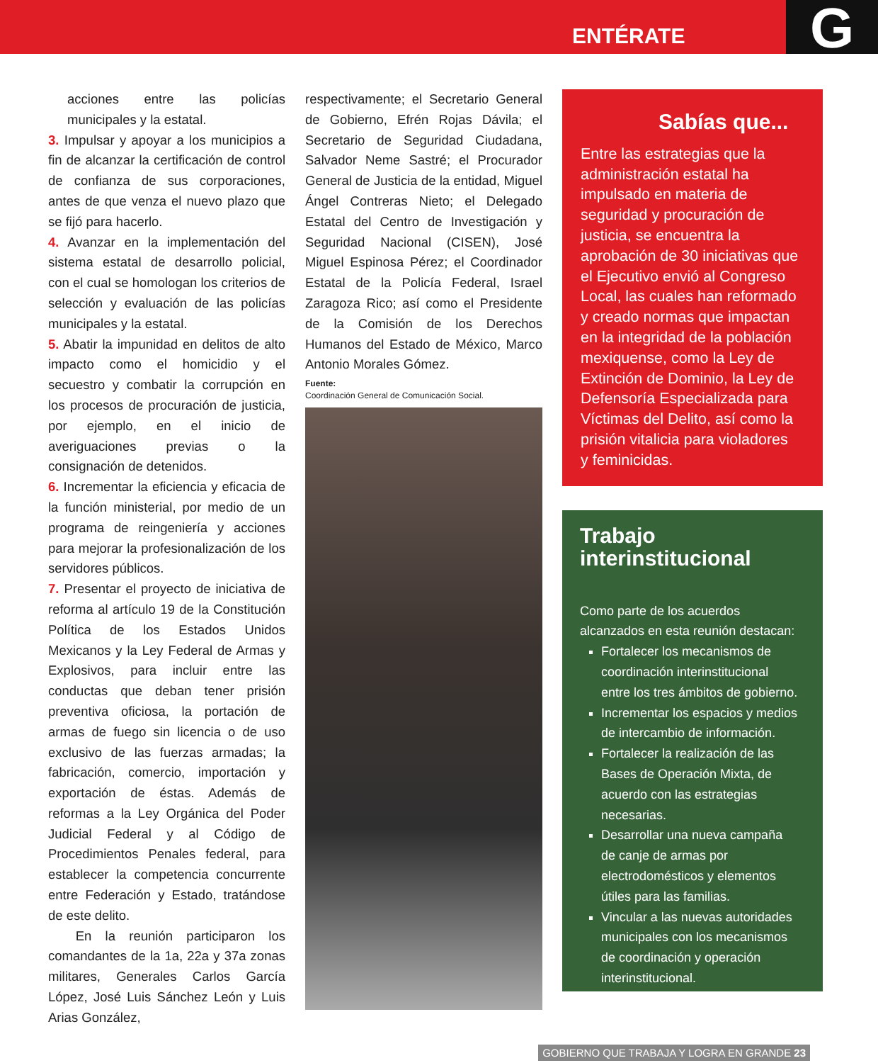ENTÉRATE G
acciones entre las policías municipales y la estatal.
3. Impulsar y apoyar a los municipios a fin de alcanzar la certificación de control de confianza de sus corporaciones, antes de que venza el nuevo plazo que se fijó para hacerlo.
4. Avanzar en la implementación del sistema estatal de desarrollo policial, con el cual se homologan los criterios de selección y evaluación de las policías municipales y la estatal.
5. Abatir la impunidad en delitos de alto impacto como el homicidio y el secuestro y combatir la corrupción en los procesos de procuración de justicia, por ejemplo, en el inicio de averiguaciones previas o la consignación de detenidos.
6. Incrementar la eficiencia y eficacia de la función ministerial, por medio de un programa de reingeniería y acciones para mejorar la profesionalización de los servidores públicos.
7. Presentar el proyecto de iniciativa de reforma al artículo 19 de la Constitución Política de los Estados Unidos Mexicanos y la Ley Federal de Armas y Explosivos, para incluir entre las conductas que deban tener prisión preventiva oficiosa, la portación de armas de fuego sin licencia o de uso exclusivo de las fuerzas armadas; la fabricación, comercio, importación y exportación de éstas. Además de reformas a la Ley Orgánica del Poder Judicial Federal y al Código de Procedimientos Penales federal, para establecer la competencia concurrente entre Federación y Estado, tratándose de este delito.
En la reunión participaron los comandantes de la 1a, 22a y 37a zonas militares, Generales Carlos García López, José Luis Sánchez León y Luis Arias González,
respectivamente; el Secretario General de Gobierno, Efrén Rojas Dávila; el Secretario de Seguridad Ciudadana, Salvador Neme Sastré; el Procurador General de Justicia de la entidad, Miguel Ángel Contreras Nieto; el Delegado Estatal del Centro de Investigación y Seguridad Nacional (CISEN), José Miguel Espinosa Pérez; el Coordinador Estatal de la Policía Federal, Israel Zaragoza Rico; así como el Presidente de la Comisión de los Derechos Humanos del Estado de México, Marco Antonio Morales Gómez.
Fuente:
Coordinación General de Comunicación Social.
Sabías que...
Entre las estrategias que la administración estatal ha impulsado en materia de seguridad y procuración de justicia, se encuentra la aprobación de 30 iniciativas que el Ejecutivo envió al Congreso Local, las cuales han reformado y creado normas que impactan en la integridad de la población mexiquense, como la Ley de Extinción de Dominio, la Ley de Defensoría Especializada para Víctimas del Delito, así como la prisión vitalicia para violadores y feminicidas.
Trabajo interinstitucional
Como parte de los acuerdos alcanzados en esta reunión destacan:
Fortalecer los mecanismos de coordinación interinstitucional entre los tres ámbitos de gobierno.
Incrementar los espacios y medios de intercambio de información.
Fortalecer la realización de las Bases de Operación Mixta, de acuerdo con las estrategias necesarias.
Desarrollar una nueva campaña de canje de armas por electrodomésticos y elementos útiles para las familias.
Vincular a las nuevas autoridades municipales con los mecanismos de coordinación y operación interinstitucional.
GOBIERNO QUE TRABAJA Y LOGRA EN GRANDE 23